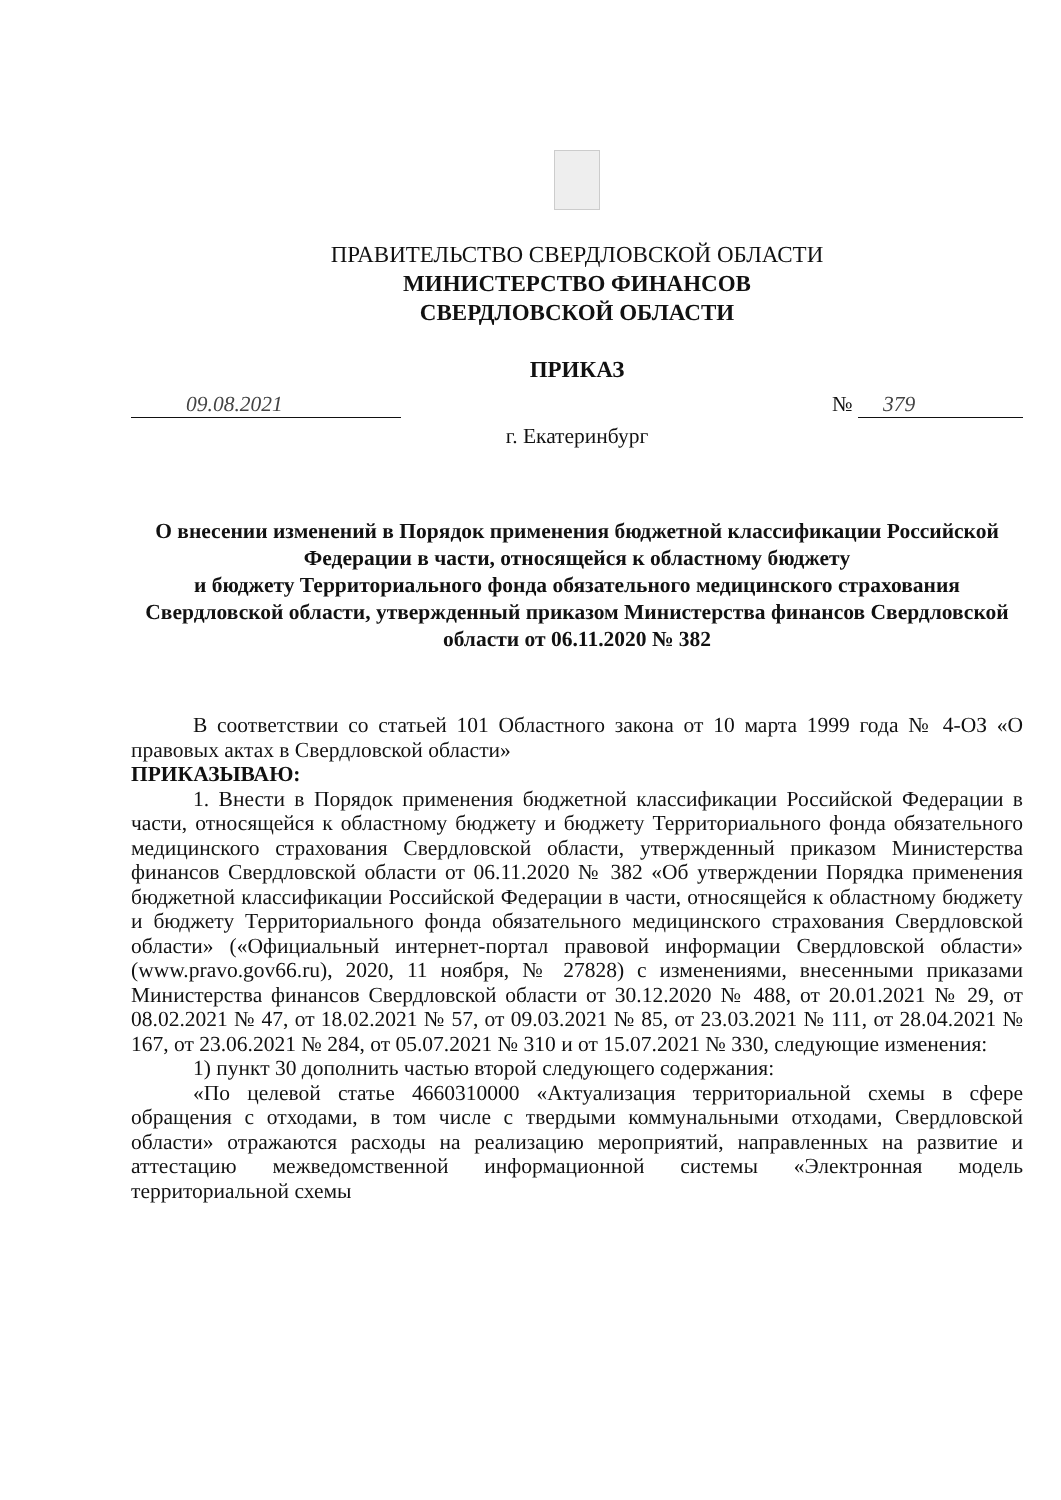ПРАВИТЕЛЬСТВО СВЕРДЛОВСКОЙ ОБЛАСТИ
МИНИСТЕРСТВО ФИНАНСОВ
СВЕРДЛОВСКОЙ ОБЛАСТИ
ПРИКАЗ
09.08.2021 № 379
г. Екатеринбург
О внесении изменений в Порядок применения бюджетной классификации Российской Федерации в части, относящейся к областному бюджету
и бюджету Территориального фонда обязательного медицинского страхования Свердловской области, утвержденный приказом Министерства финансов Свердловской области от 06.11.2020 № 382
В соответствии со статьей 101 Областного закона от 10 марта 1999 года № 4-ОЗ «О правовых актах в Свердловской области»
ПРИКАЗЫВАЮ:
1. Внести в Порядок применения бюджетной классификации Российской Федерации в части, относящейся к областному бюджету и бюджету Территориального фонда обязательного медицинского страхования Свердловской области, утвержденный приказом Министерства финансов Свердловской области от 06.11.2020 № 382 «Об утверждении Порядка применения бюджетной классификации Российской Федерации в части, относящейся к областному бюджету и бюджету Территориального фонда обязательного медицинского страхования Свердловской области» («Официальный интернет-портал правовой информации Свердловской области» (www.pravo.gov66.ru), 2020, 11 ноября, № 27828) с изменениями, внесенными приказами Министерства финансов Свердловской области от 30.12.2020 № 488, от 20.01.2021 № 29, от 08.02.2021 № 47, от 18.02.2021 № 57, от 09.03.2021 № 85, от 23.03.2021 № 111, от 28.04.2021 № 167, от 23.06.2021 № 284, от 05.07.2021 № 310 и от 15.07.2021 № 330, следующие изменения:
1) пункт 30 дополнить частью второй следующего содержания:
«По целевой статье 4660310000 «Актуализация территориальной схемы в сфере обращения с отходами, в том числе с твердыми коммунальными отходами, Свердловской области» отражаются расходы на реализацию мероприятий, направленных на развитие и аттестацию межведомственной информационной системы «Электронная модель территориальной схемы